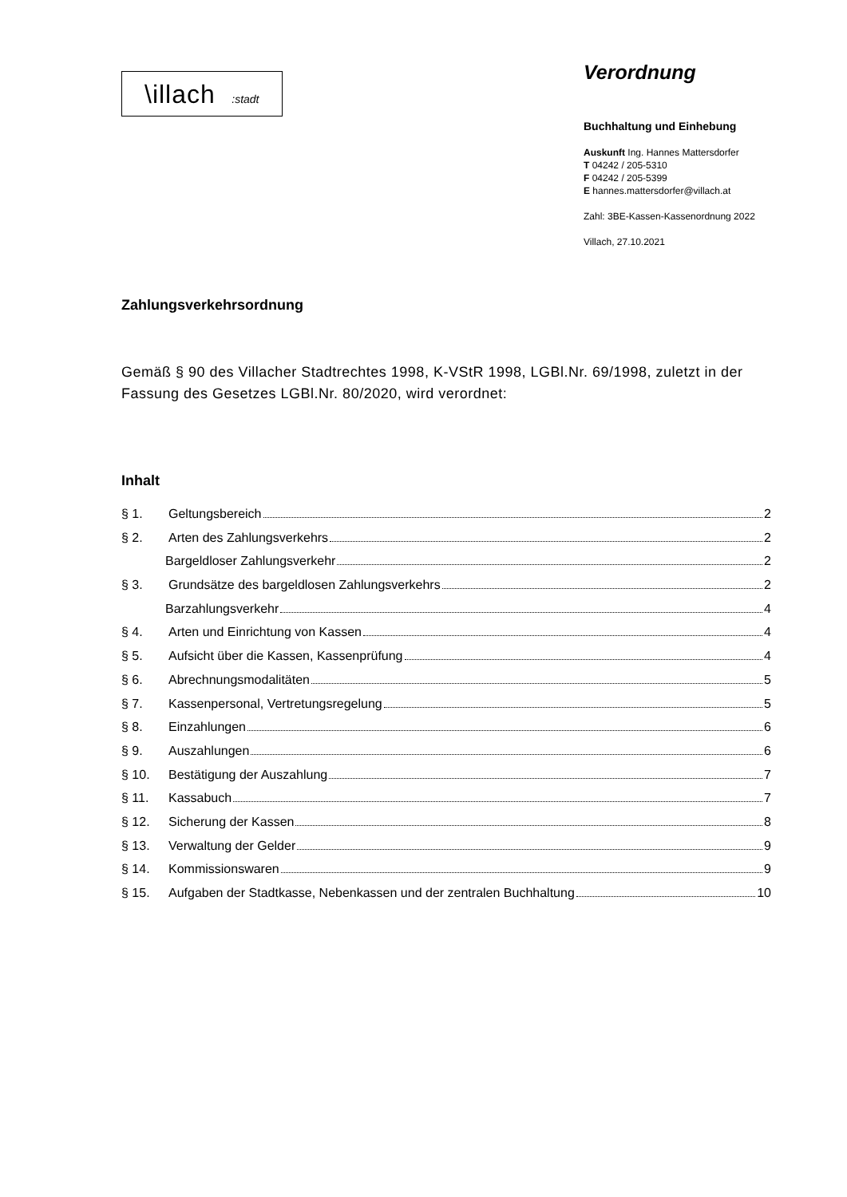\illach :stadt
Verordnung
Buchhaltung und Einhebung
Auskunft Ing. Hannes Mattersdorfer
T 04242 / 205-5310
F 04242 / 205-5399
E hannes.mattersdorfer@villach.at
Zahl: 3BE-Kassen-Kassenordnung 2022
Villach, 27.10.2021
Zahlungsverkehrsordnung
Gemäß § 90 des Villacher Stadtrechtes 1998, K-VStR 1998, LGBl.Nr. 69/1998, zuletzt in der Fassung des Gesetzes LGBl.Nr. 80/2020, wird verordnet:
Inhalt
§ 1. Geltungsbereich 2
§ 2. Arten des Zahlungsverkehrs 2
Bargeldloser Zahlungsverkehr 2
§ 3. Grundsätze des bargeldlosen Zahlungsverkehrs 2
Barzahlungsverkehr 4
§ 4. Arten und Einrichtung von Kassen 4
§ 5. Aufsicht über die Kassen, Kassenprüfung 4
§ 6. Abrechnungsmodalitäten 5
§ 7. Kassenpersonal, Vertretungsregelung 5
§ 8. Einzahlungen 6
§ 9. Auszahlungen 6
§ 10. Bestätigung der Auszahlung 7
§ 11. Kassabuch 7
§ 12. Sicherung der Kassen 8
§ 13. Verwaltung der Gelder 9
§ 14. Kommissionswaren 9
§ 15. Aufgaben der Stadtkasse, Nebenkassen und der zentralen Buchhaltung 10